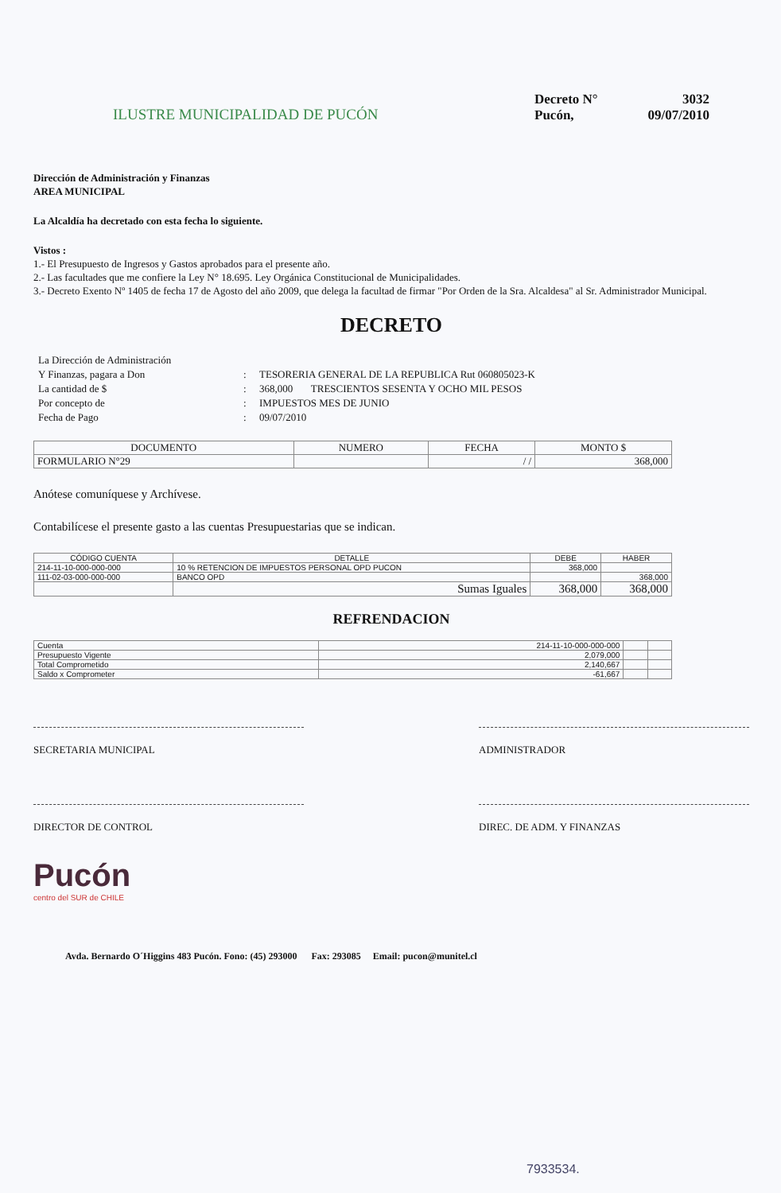ILUSTRE MUNICIPALIDAD DE PUCÓN
Decreto N°
3032
Pucón,
09/07/2010
Dirección de Administración y Finanzas
AREA MUNICIPAL
La Alcaldía ha decretado con esta fecha lo siguiente.
Vistos :
1.- El Presupuesto de Ingresos y Gastos aprobados para el presente año.
2.- Las facultades que me confiere la Ley N° 18.695. Ley Orgánica Constitucional de Municipalidades.
3.- Decreto Exento Nº 1405 de fecha 17 de Agosto del año 2009, que delega la facultad de firmar "Por Orden de la Sra. Alcaldesa" al Sr. Administrador Municipal.
DECRETO
La Dirección de Administración
Y Finanzas, pagara a Don
:
TESORERIA GENERAL DE LA REPUBLICA Rut 060805023-K
La cantidad de $
:
368,000 TRESCIENTOS SESENTA Y OCHO MIL PESOS
Por concepto de
:
IMPUESTOS MES DE JUNIO
Fecha de Pago
:
09/07/2010
| DOCUMENTO | NUMERO | FECHA | MONTO $ |
| --- | --- | --- | --- |
| FORMULARIO N°29 | | / / | 368,000 |
Anótese comuníquese y Archívese.
Contabilícese el presente gasto a las cuentas Presupuestarias que se indican.
| CÓDIGO CUENTA | DETALLE | DEBE | HABER |
| --- | --- | --- | --- |
| 214-11-10-000-000-000 | 10 % RETENCION DE IMPUESTOS PERSONAL OPD PUCON | 368,000 | |
| 111-02-03-000-000-000 | BANCO OPD | | 368,000 |
| | Sumas Iguales | 368,000 | 368,000 |
REFRENDACION
| Cuenta | 214-11-10-000-000-000 | | |
| Presupuesto Vigente | 2,079,000 | | |
| Total Comprometido | 2,140,667 | | |
| Saldo x Comprometer | -61,667 | | |
SECRETARIA MUNICIPAL ADMINISTRADOR
DIRECTOR DE CONTROL DIREC. DE ADM. Y FINANZAS
Pucón
centro del SUR de CHILE
Avda. Bernardo O´Higgins 483 Pucón. Fono: (45) 293000 Fax: 293085 Email: pucon@munitel.cl
7933534.